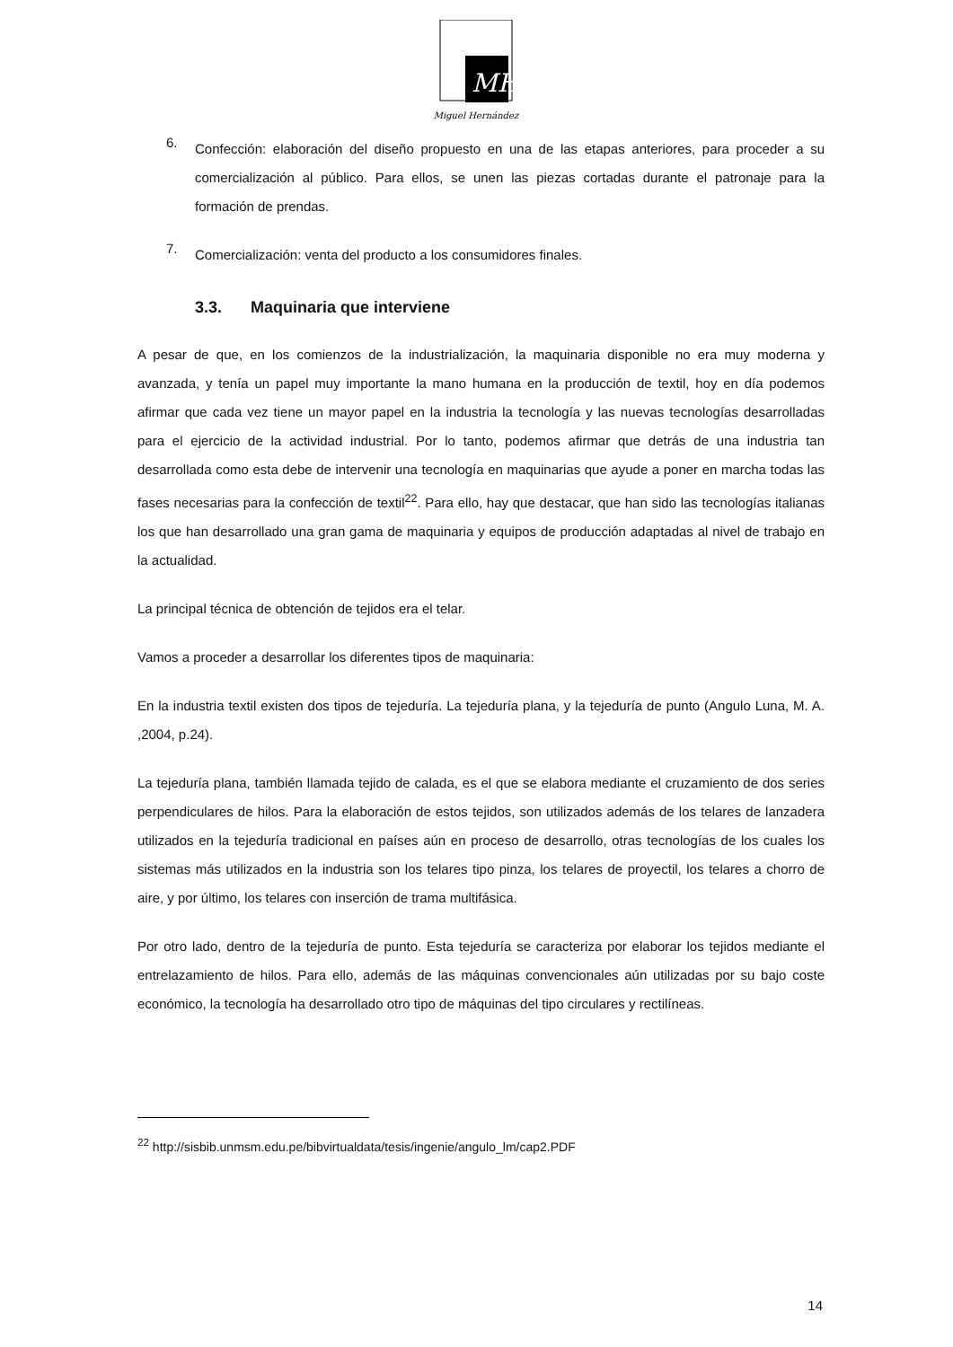MH
Miguel Hernández
6.
Confección: elaboración del diseño propuesto en una de las etapas anteriores, para proceder a su comercialización al público. Para ellos, se unen las piezas cortadas durante el patronaje para la formación de prendas.
7.
Comercialización: venta del producto a los consumidores finales.
3.3. Maquinaria que interviene
A pesar de que, en los comienzos de la industrialización, la maquinaria disponible no era muy moderna y avanzada, y tenía un papel muy importante la mano humana en la producción de textil, hoy en día podemos afirmar que cada vez tiene un mayor papel en la industria la tecnología y las nuevas tecnologías desarrolladas para el ejercicio de la actividad industrial. Por lo tanto, podemos afirmar que detrás de una industria tan desarrollada como esta debe de intervenir una tecnología en maquinarias que ayude a poner en marcha todas las fases necesarias para la confección de textil<sup>22</sup>. Para ello, hay que destacar, que han sido las tecnologías italianas los que han desarrollado una gran gama de maquinaria y equipos de producción adaptadas al nivel de trabajo en la actualidad.
La principal técnica de obtención de tejidos era el telar.
Vamos a proceder a desarrollar los diferentes tipos de maquinaria:
En la industria textil existen dos tipos de tejeduría. La tejeduría plana, y la tejeduría de punto (Angulo Luna, M. A. ,2004, p.24).
La tejeduría plana, también llamada tejido de calada, es el que se elabora mediante el cruzamiento de dos series perpendiculares de hilos. Para la elaboración de estos tejidos, son utilizados además de los telares de lanzadera utilizados en la tejeduría tradicional en países aún en proceso de desarrollo, otras tecnologías de los cuales los sistemas más utilizados en la industria son los telares tipo pinza, los telares de proyectil, los telares a chorro de aire, y por último, los telares con inserción de trama multifásica.
Por otro lado, dentro de la tejeduría de punto. Esta tejeduría se caracteriza por elaborar los tejidos mediante el entrelazamiento de hilos. Para ello, además de las máquinas convencionales aún utilizadas por su bajo coste económico, la tecnología ha desarrollado otro tipo de máquinas del tipo circulares y rectilíneas.
<sup>22</sup> http://sisbib.unmsm.edu.pe/bibvirtualdata/tesis/ingenie/angulo_lm/cap2.PDF
14